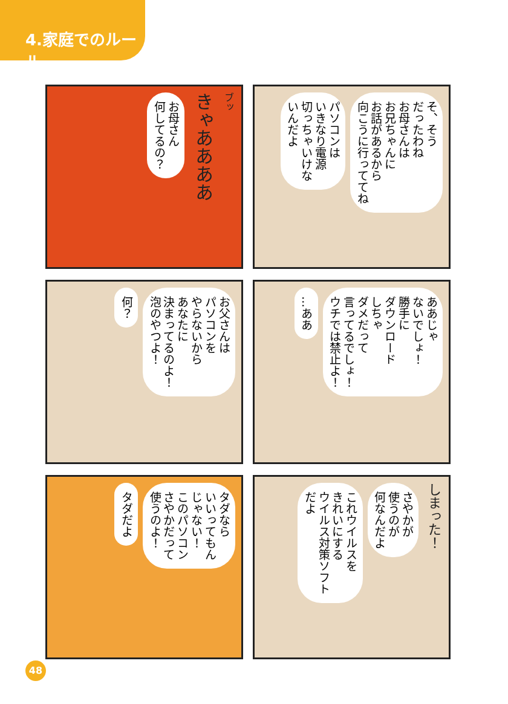4.家庭でのルール
お母さん
何してるの？
きゃああああ
ブッ
パソコンは
いきなり電源
切っちゃいけな
いんだよ
そ、そう
だったわね
お母さんは
お兄ちゃんに
お話があるから
向こうに行っててね
何？
お父さんは
パソコンを
やらないから
あなたに
決まってるのよ！
泡のやつよ！
…ああ
ああじゃ
ないでしょ！
勝手に
ダウンロード
しちゃ
ダメだって
言ってるでしょ！
ウチでは禁止よ！
タダだよ
タダなら
いいってもん
じゃない！
このパソコン
さやかだって
使うのよ！
これウイルスを
きれいにする
ウイルス対策ソフト
だよ
さやかが
使うのが
何なんだよ
しまった！
48